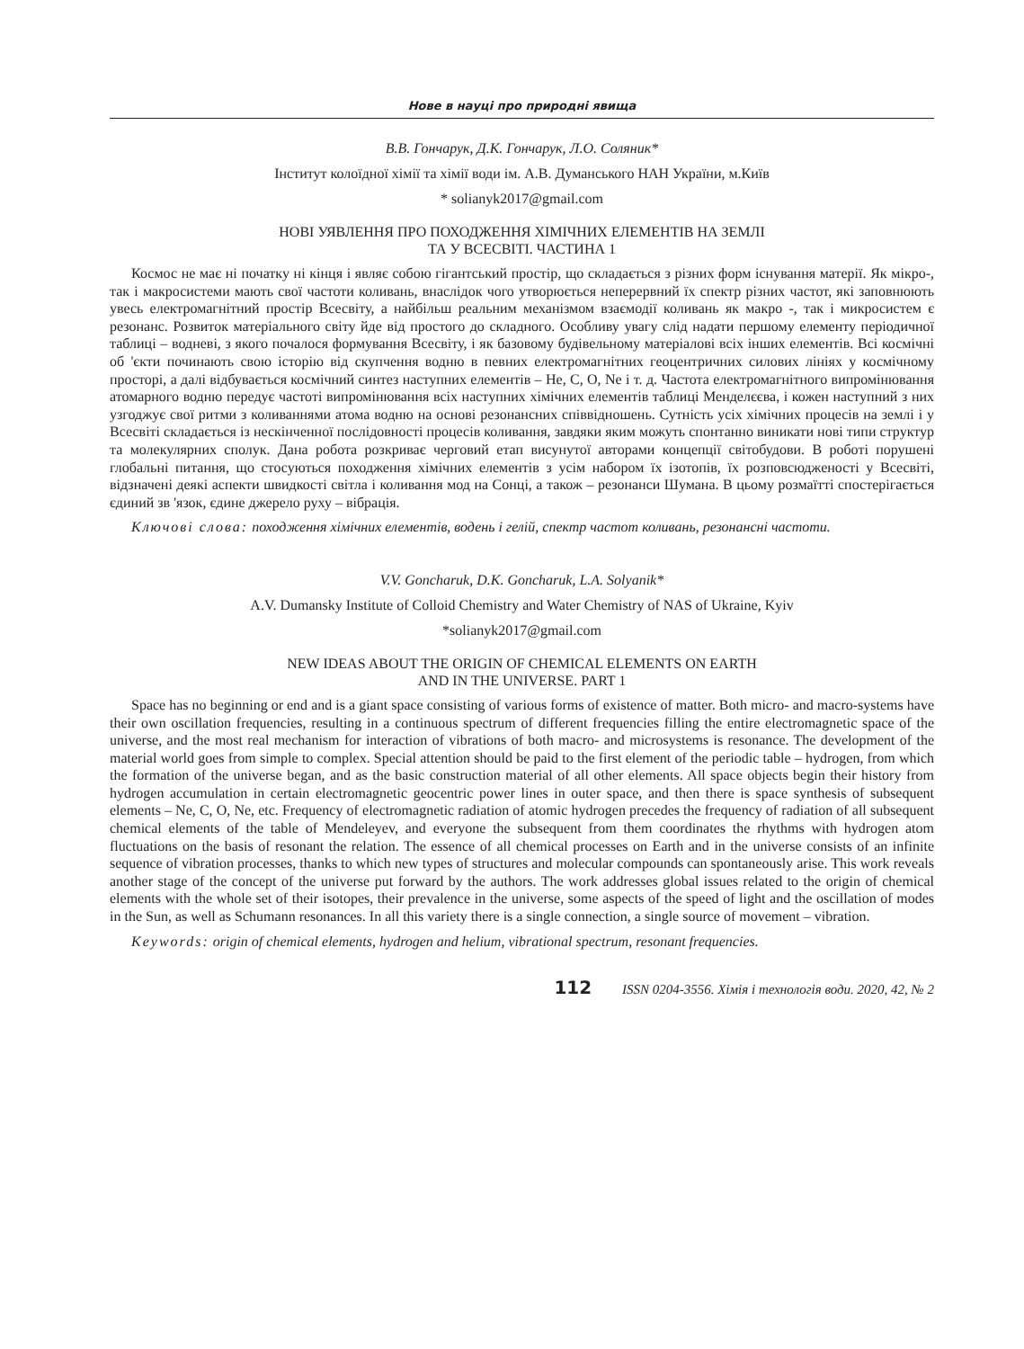Нове в науці про природні явища
В.В. Гончарук, Д.К. Гончарук, Л.О. Соляник*
Інститут колоїдної хімії та хімії води ім. А.В. Думанського НАН України, м.Київ
* solianyk2017@gmail.com
НОВІ УЯВЛЕННЯ ПРО ПОХОДЖЕННЯ ХІМІЧНИХ ЕЛЕМЕНТІВ НА ЗЕМЛІ
ТА У ВСЕСВІТІ. ЧАСТИНА 1
Космос не має ні початку ні кінця і являє собою гігантський простір, що складається з різних форм існування матерії. Як мікро-, так і макросистеми мають свої частоти коливань, внаслідок чого утворюється неперервний їх спектр різних частот, які заповнюють увесь електромагнітний простір Всесвіту, а найбільш реальним механізмом взаємодії коливань як макро -, так і микросистем є резонанс. Розвиток матеріального світу йде від простого до складного. Особливу увагу слід надати першому елементу періодичної таблиці – водневі, з якого почалося формування Всесвіту, і як базовому будівельному матеріалові всіх інших елементів. Всі космічні об 'єкти починають свою історію від скупчення водню в певних електромагнітних геоцентричних силових лініях у космічному просторі, а далі відбувається космічний синтез наступних елементів – He, C, O, Ne і т. д. Частота електромагнітного випромінювання атомарного водню передує частоті випромінювання всіх наступних хімічних елементів таблиці Менделєєва, і кожен наступний з них узгоджує свої ритми з коливаннями атома водню на основі резонансних співвідношень. Сутність усіх хімічних процесів на землі і у Всесвіті складається із нескінченної послідовності процесів коливання, завдяки яким можуть спонтанно виникати нові типи структур та молекулярних сполук. Дана робота розкриває черговий етап висунутої авторами концепції світобудови. В роботі порушені глобальні питання, що стосуються походження хімічних елементів з усім набором їх ізотопів, їх розповсюдженості у Всесвіті, відзначені деякі аспекти швидкості світла і коливання мод на Сонці, а також – резонанси Шумана. В цьому розмаїтті спостерігається єдиний зв 'язок, єдине джерело руху – вібрація.
Ключові слова: походження хімічних елементів, водень і гелій, спектр частот коливань, резонансні частоти.
V.V. Goncharuk, D.K. Goncharuk, L.A. Solyanik*
A.V. Dumansky Institute of Colloid Chemistry and Water Chemistry of NAS of Ukraine, Kyiv
*solianyk2017@gmail.com
NEW IDEAS ABOUT THE ORIGIN OF CHEMICAL ELEMENTS ON EARTH
AND IN THE UNIVERSE. PART 1
Space has no beginning or end and is a giant space consisting of various forms of existence of matter. Both micro- and macro-systems have their own oscillation frequencies, resulting in a continuous spectrum of different frequencies filling the entire electromagnetic space of the universe, and the most real mechanism for interaction of vibrations of both macro- and microsystems is resonance. The development of the material world goes from simple to complex. Special attention should be paid to the first element of the periodic table – hydrogen, from which the formation of the universe began, and as the basic construction material of all other elements. All space objects begin their history from hydrogen accumulation in certain electromagnetic geocentric power lines in outer space, and then there is space synthesis of subsequent elements – Ne, C, O, Ne, etc. Frequency of electromagnetic radiation of atomic hydrogen precedes the frequency of radiation of all subsequent chemical elements of the table of Mendeleyev, and everyone the subsequent from them coordinates the rhythms with hydrogen atom fluctuations on the basis of resonant the relation. The essence of all chemical processes on Earth and in the universe consists of an infinite sequence of vibration processes, thanks to which new types of structures and molecular compounds can spontaneously arise. This work reveals another stage of the concept of the universe put forward by the authors. The work addresses global issues related to the origin of chemical elements with the whole set of their isotopes, their prevalence in the universe, some aspects of the speed of light and the oscillation of modes in the Sun, as well as Schumann resonances. In all this variety there is a single connection, a single source of movement – vibration.
Keywords: origin of chemical elements, hydrogen and helium, vibrational spectrum, resonant frequencies.
112 ISSN 0204-3556. Хімія і технологія води. 2020, 42, № 2